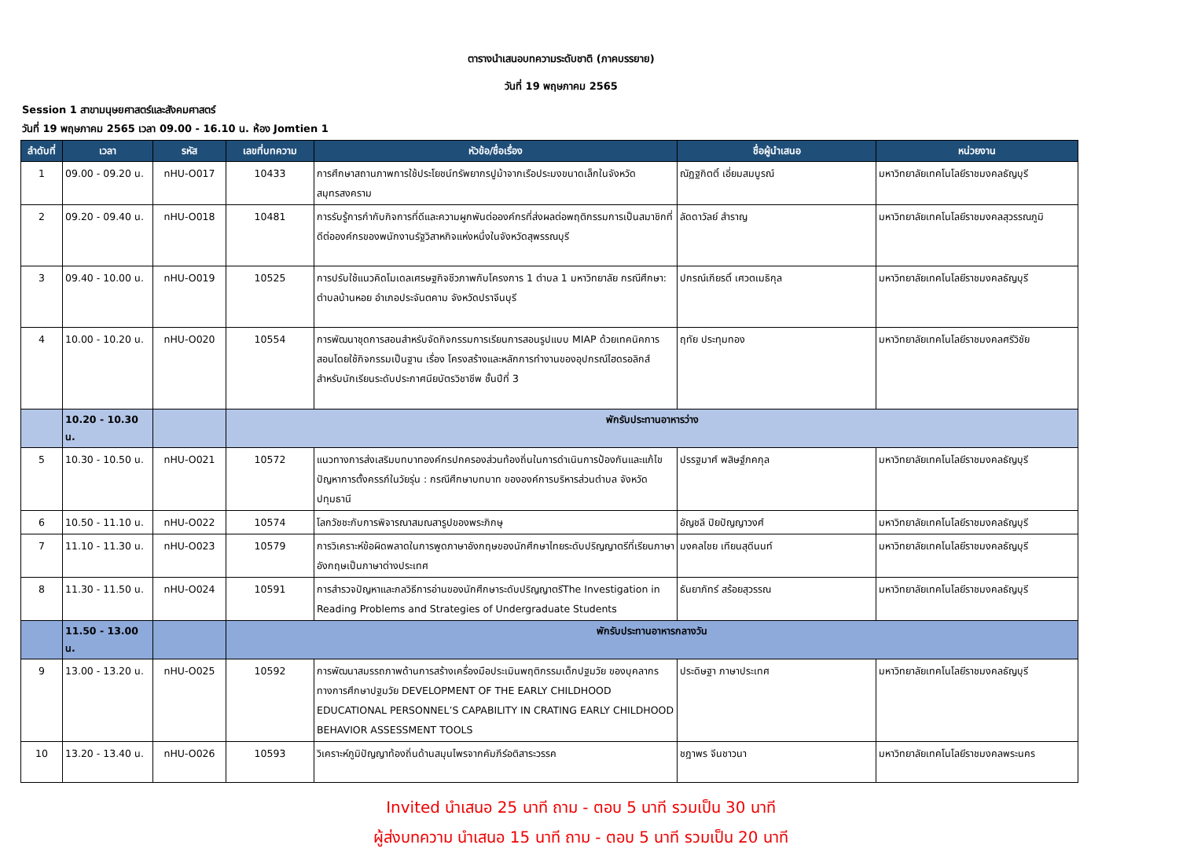ตารางนำเสนอบทความระดับชาติ (ภาคบรรยาย)
วันที่ 19 พฤษภาคม 2565
Session 1 สาขามนุษยศาสตร์และสังคมศาสตร์
วันที่ 19 พฤษภาคม 2565 เวลา 09.00 - 16.10 น. ห้อง Jomtien 1
| ลำดับที่ | เวลา | รหัส | เลขที่บทความ | หัวข้อ/ชื่อเรื่อง | ชื่อผู้นำเสนอ | หน่วยงาน |
| --- | --- | --- | --- | --- | --- | --- |
| 1 | 09.00 - 09.20 น. | nHU-O017 | 10433 | การศึกษาสถานภาพการใช้ประโยชน์ทรัพยากรปูม้าจากเรือประมงขนาดเล็กในจังหวัดสมุทรสงคราม | ณัฏฐกิตติ์ เอี่ยมสมบูรณ์ | มหาวิทยาลัยเทคโนโลยีราชมงคลธัญบุรี |
| 2 | 09.20 - 09.40 น. | nHU-O018 | 10481 | การรับรู้การกำกับกิจการที่ดีและความผูกพันต่อองค์กรที่ส่งผลต่อพฤติกรรมการเป็นสมาชิกที่ดีต่อองค์กรของพนักงานรัฐวิสาหกิจแห่งหนึ่งในจังหวัดสุพรรณบุรี | ลัดดาวัลย์ สำราญ | มหาวิทยาลัยเทคโนโลยีราชมงคลสุวรรณภูมิ |
| 3 | 09.40 - 10.00 น. | nHU-O019 | 10525 | การปรับใช้แนวคิดโมเดลเศรษฐกิจชีวภาพกับโครงการ 1 ตำบล 1 มหาวิทยาลัย กรณีศึกษา: ตำบลบ้านหอย อำเภอประจันตคาม จังหวัดปราจีนบุรี | ปกรณ์เกียรติ์ เศวตเมธิกุล | มหาวิทยาลัยเทคโนโลยีราชมงคลธัญบุรี |
| 4 | 10.00 - 10.20 น. | nHU-O020 | 10554 | การพัฒนาชุดการสอนสำหรับจัดกิจกรรมการเรียนการสอนรูปแบบ MIAP ด้วยเทคนิคการสอนโดยใช้กิจกรรมเป็นฐาน เรื่อง โครงสร้างและหลักการทำงานของอุปกรณ์ไฮดรอลิกส์ สำหรับนักเรียนระดับประกาศนียบัตรวิชาชีพ ชั้นปีที่ 3 | ฤทัย ประทุมทอง | มหาวิทยาลัยเทคโนโลยีราชมงคลศรีวิชัย |
| | 10.20 - 10.30 น. | | พักรับประทานอาหารว่าง | | | |
| 5 | 10.30 - 10.50 น. | nHU-O021 | 10572 | แนวทางการส่งเสริมบทบาทองค์กรปกครองส่วนท้องถิ่นในการดำเนินการป้องกันและแก้ไขปัญหาการตั้งครรภ์ในวัยรุ่น : กรณีศึกษาบทบาท ขององค์การบริหารส่วนตำบล จังหวัดปทุมธานี | ปรรฐมาศ์ พสิษฐ์ภคกุล | มหาวิทยาลัยเทคโนโลยีราชมงคลธัญบุรี |
| 6 | 10.50 - 11.10 น. | nHU-O022 | 10574 | โลกวัชชะกับการพิจารณาสมณสารูปของพระภิกษุ | อัญชลี ปิยปัญญาวงศ์ | มหาวิทยาลัยเทคโนโลยีราชมงคลธัญบุรี |
| 7 | 11.10 - 11.30 น. | nHU-O023 | 10579 | การวิเคราะห์ข้อผิดพลาดในการพูดภาษาอังกฤษของนักศึกษาไทยระดับปริญญาตรีที่เรียนภาษาอังกฤษเป็นภาษาต่างประเทศ | มงคลไชย เทียนสุดีนนท์ | มหาวิทยาลัยเทคโนโลยีราชมงคลธัญบุรี |
| 8 | 11.30 - 11.50 น. | nHU-O024 | 10591 | การสำรวจปัญหาและกลวิธีการอ่านของนักศึกษาระดับปริญญาตรีThe Investigation in Reading Problems and Strategies of Undergraduate Students | ธันยาภัทร์ สร้อยสุวรรณ | มหาวิทยาลัยเทคโนโลยีราชมงคลธัญบุรี |
| | 11.50 - 13.00 น. | | พักรับประทานอาหารกลางวัน | | | |
| 9 | 13.00 - 13.20 น. | nHU-O025 | 10592 | การพัฒนาสมรรถภาพด้านการสร้างเครื่องมือประเมินพฤติกรรมเด็กปฐมวัย ของบุคลากรทางการศึกษาปฐมวัย DEVELOPMENT OF THE EARLY CHILDHOOD EDUCATIONAL PERSONNEL’S CAPABILITY IN CRATING EARLY CHILDHOOD BEHAVIOR ASSESSMENT TOOLS | ประดิษฐา ภาษาประเทศ | มหาวิทยาลัยเทคโนโลยีราชมงคลธัญบุรี |
| 10 | 13.20 - 13.40 น. | nHU-O026 | 10593 | วิเคราะห์ภูมิปัญญาท้องถิ่นด้านสมุนไพรจากคัมภีร์อติสาระวรรค | ชฎาพร จีนชาวนา | มหาวิทยาลัยเทคโนโลยีราชมงคลพระนคร |
Invited นำเสนอ 25 นาที ถาม - ตอบ 5 นาที รวมเป็น 30 นาที
ผู้ส่งบทความ นำเสนอ 15 นาที ถาม - ตอบ 5 นาที รวมเป็น 20 นาที